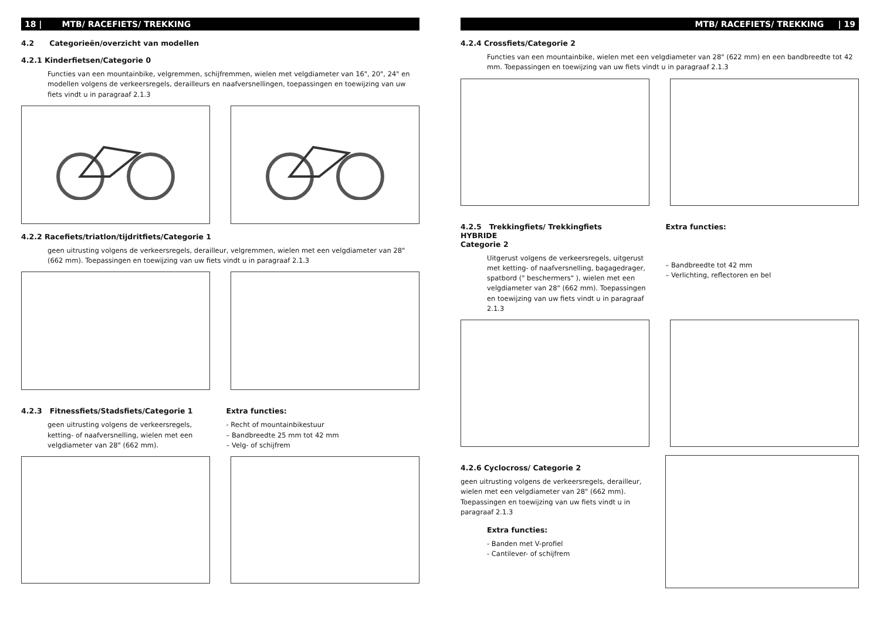18 | MTB/ RACEFIETS/ TREKKING
4.2 Categorieën/overzicht van modellen
4.2.1 Kinderfietsen/Categorie 0
Functies van een mountainbike, velgremmen, schijfremmen, wielen met velgdiameter van 16", 20", 24" en modellen volgens de verkeersregels, derailleurs en naafversnellingen, toepassingen en toewijzing van uw fiets vindt u in paragraaf 2.1.3
4.2.2 Racefiets/triatlon/tijdritfiets/Categorie 1
geen uitrusting volgens de verkeersregels, derailleur, velgremmen, wielen met een velgdiameter van 28" (662 mm). Toepassingen en toewijzing van uw fiets vindt u in paragraaf 2.1.3
4.2.3 Fitnessfiets/Stadsfiets/Categorie 1
geen uitrusting volgens de verkeersregels, ketting- of naafversnelling, wielen met een velgdiameter van 28" (662 mm).
Extra functies:
- Recht of mountainbikestuur
– Bandbreedte 25 mm tot 42 mm
– Velg- of schijfrem
MTB/ RACEFIETS/ TREKKING | 19
4.2.4 Crossfiets/Categorie 2
Functies van een mountainbike, wielen met een velgdiameter van 28" (622 mm) en een bandbreedte tot 42 mm. Toepassingen en toewijzing van uw fiets vindt u in paragraaf 2.1.3
4.2.5 Trekkingfiets/ Trekkingfiets
HYBRIDE
Categorie 2
Uitgerust volgens de verkeersregels, uitgerust met ketting- of naafversnelling, bagagedrager, spatbord (" beschermers" ), wielen met een velgdiameter van 28" (662 mm). Toepassingen en toewijzing van uw fiets vindt u in paragraaf 2.1.3
Extra functies:
– Bandbreedte tot 42 mm
– Verlichting, reflectoren en bel
4.2.6 Cyclocross/ Categorie 2
geen uitrusting volgens de verkeersregels, derailleur, wielen met een velgdiameter van 28" (662 mm). Toepassingen en toewijzing van uw fiets vindt u in paragraaf 2.1.3
Extra functies:
- Banden met V-profiel
- Cantilever- of schijfrem